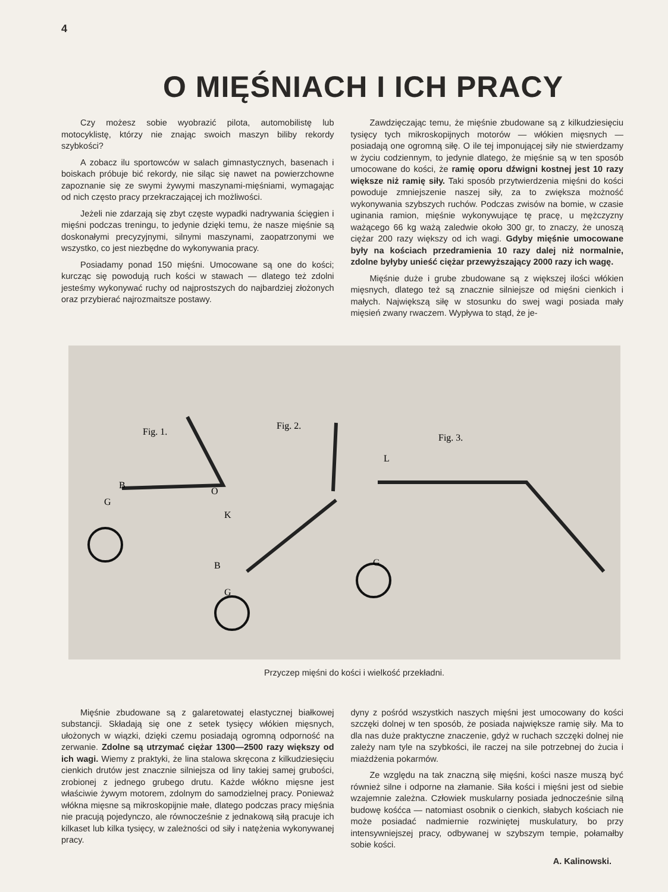4
O MIĘŚNIACH I ICH PRACY
Czy możesz sobie wyobrazić pilota, automobilistę lub motocyklistę, którzy nie znając swoich maszyn biliby rekordy szybkości?
A zobacz ilu sportowców w salach gimnastycznych, basenach i boiskach próbuje bić rekordy, nie siląc się nawet na powierzchowne zapoznanie się ze swymi żywymi maszynami-mięśniami, wymagając od nich często pracy przekraczającej ich możliwości.
Jeżeli nie zdarzają się zbyt częste wypadki nadrywania ścięgien i mięśni podczas treningu, to jedynie dzięki temu, że nasze mięśnie są doskonałymi precyzyjnymi, silnymi maszynami, zaopatrzonymi we wszystko, co jest niezbędne do wykonywania pracy.
Posiadamy ponad 150 mięśni. Umocowane są one do kości; kurcząc się powodują ruch kości w stawach — dlatego też zdolni jesteśmy wykonywać ruchy od najprostszych do najbardziej złożonych oraz przybierać najrozmaitsze postawy.
Zawdzięczając temu, że mięśnie zbudowane są z kilkudziesięciu tysięcy tych mikroskopijnych motorów — włókien mięsnych — posiadają one ogromną siłę. O ile tej imponującej siły nie stwierdzamy w życiu codziennym, to jedynie dlatego, że mięśnie są w ten sposób umocowane do kości, że ramię oporu dźwigni kostnej jest 10 razy większe niż ramię siły. Taki sposób przytwierdzenia mięśni do kości powoduje zmniejszenie naszej siły, za to zwiększa możność wykonywania szybszych ruchów. Podczas zwisów na bomie, w czasie uginania ramion, mięśnie wykonywujące tę pracę, u mężczyzny ważącego 66 kg ważą zaledwie około 300 gr, to znaczy, że unoszą ciężar 200 razy większy od ich wagi. Gdyby mięśnie umocowane były na kościach przedramienia 10 razy dalej niż normalnie, zdolne byłyby unieść ciężar przewyższający 2000 razy ich wagę.
Mięśnie duże i grube zbudowane są z większej ilości włókien mięsnych, dlatego też są znacznie silniejsze od mięśni cienkich i małych. Największą siłę w stosunku do swej wagi posiada mały mięsień zwany rwaczem. Wypływa to stąd, że je-
B
G
O
Fig. 1.
Fig. 2.
Fig. 3.
L
G
G
B
K
Przyczep mięśni do kości i wielkość przekładni.
Mięśnie zbudowane są z galaretowatej elastycznej białkowej substancji. Składają się one z setek tysięcy włókien mięsnych, ułożonych w wiązki, dzięki czemu posiadają ogromną odporność na zerwanie. Zdolne są utrzymać ciężar 1300—2500 razy większy od ich wagi. Wiemy z praktyki, że lina stalowa skręcona z kilkudziesięciu cienkich drutów jest znacznie silniejsza od liny takiej samej grubości, zrobionej z jednego grubego drutu. Każde włókno mięsne jest właściwie żywym motorem, zdolnym do samodzielnej pracy. Ponieważ włókna mięsne są mikroskopijnie małe, dlatego podczas pracy mięśnia nie pracują pojedynczo, ale równocześnie z jednakową siłą pracuje ich kilkaset lub kilka tysięcy, w zależności od siły i natężenia wykonywanej pracy.
dyny z pośród wszystkich naszych mięśni jest umocowany do kości szczęki dolnej w ten sposób, że posiada największe ramię siły. Ma to dla nas duże praktyczne znaczenie, gdyż w ruchach szczęki dolnej nie zależy nam tyle na szybkości, ile raczej na sile potrzebnej do żucia i miażdżenia pokarmów.
Ze względu na tak znaczną siłę mięśni, kości nasze muszą być również silne i odporne na złamanie. Siła kości i mięśni jest od siebie wzajemnie zależna. Człowiek muskularny posiada jednocześnie silną budowę kośćca — natomiast osobnik o cienkich, słabych kościach nie może posiadać nadmiernie rozwiniętej muskulatury, bo przy intensywniejszej pracy, odbywanej w szybszym tempie, połamałby sobie kości.
A. Kalinowski.